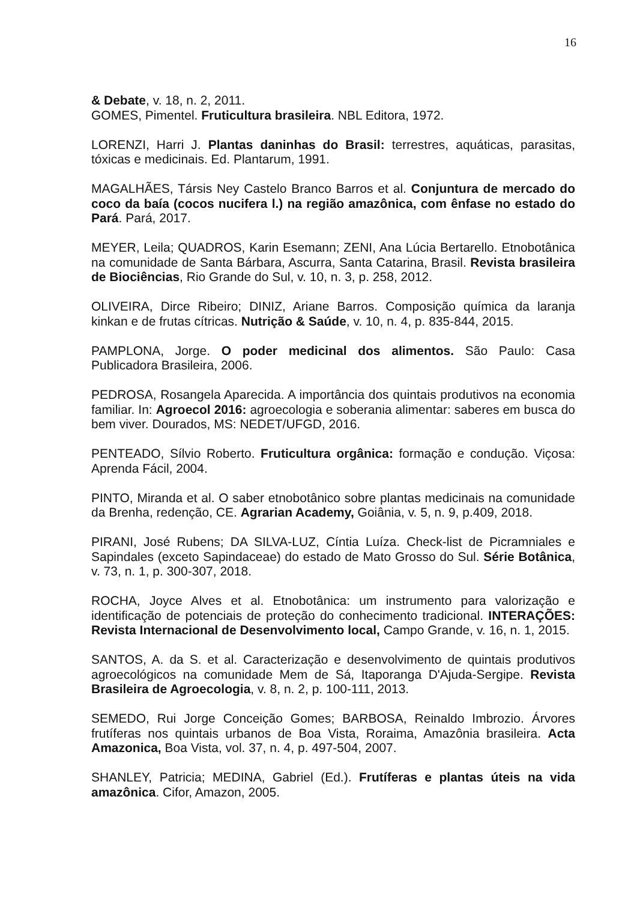16
& Debate, v. 18, n. 2, 2011.
GOMES, Pimentel. Fruticultura brasileira. NBL Editora, 1972.
LORENZI, Harri J. Plantas daninhas do Brasil: terrestres, aquáticas, parasitas, tóxicas e medicinais. Ed. Plantarum, 1991.
MAGALHÃES, Társis Ney Castelo Branco Barros et al. Conjuntura de mercado do coco da baía (cocos nucifera l.) na região amazônica, com ênfase no estado do Pará. Pará, 2017.
MEYER, Leila; QUADROS, Karin Esemann; ZENI, Ana Lúcia Bertarello. Etnobotânica na comunidade de Santa Bárbara, Ascurra, Santa Catarina, Brasil. Revista brasileira de Biociências, Rio Grande do Sul, v. 10, n. 3, p. 258, 2012.
OLIVEIRA, Dirce Ribeiro; DINIZ, Ariane Barros. Composição química da laranja kinkan e de frutas cítricas. Nutrição & Saúde, v. 10, n. 4, p. 835-844, 2015.
PAMPLONA, Jorge. O poder medicinal dos alimentos. São Paulo: Casa Publicadora Brasileira, 2006.
PEDROSA, Rosangela Aparecida. A importância dos quintais produtivos na economia familiar. In: Agroecol 2016: agroecologia e soberania alimentar: saberes em busca do bem viver. Dourados, MS: NEDET/UFGD, 2016.
PENTEADO, Sílvio Roberto. Fruticultura orgânica: formação e condução. Viçosa: Aprenda Fácil, 2004.
PINTO, Miranda et al. O saber etnobotânico sobre plantas medicinais na comunidade da Brenha, redenção, CE. Agrarian Academy, Goiânia, v. 5, n. 9, p.409, 2018.
PIRANI, José Rubens; DA SILVA-LUZ, Cíntia Luíza. Check-list de Picramniales e Sapindales (exceto Sapindaceae) do estado de Mato Grosso do Sul. Série Botânica, v. 73, n. 1, p. 300-307, 2018.
ROCHA, Joyce Alves et al. Etnobotânica: um instrumento para valorização e identificação de potenciais de proteção do conhecimento tradicional. INTERAÇÕES: Revista Internacional de Desenvolvimento local, Campo Grande, v. 16, n. 1, 2015.
SANTOS, A. da S. et al. Caracterização e desenvolvimento de quintais produtivos agroecológicos na comunidade Mem de Sá, Itaporanga D'Ajuda-Sergipe. Revista Brasileira de Agroecologia, v. 8, n. 2, p. 100-111, 2013.
SEMEDO, Rui Jorge Conceição Gomes; BARBOSA, Reinaldo Imbrozio. Árvores frutíferas nos quintais urbanos de Boa Vista, Roraima, Amazônia brasileira. Acta Amazonica, Boa Vista, vol. 37, n. 4, p. 497-504, 2007.
SHANLEY, Patricia; MEDINA, Gabriel (Ed.). Frutíferas e plantas úteis na vida amazônica. Cifor, Amazon, 2005.